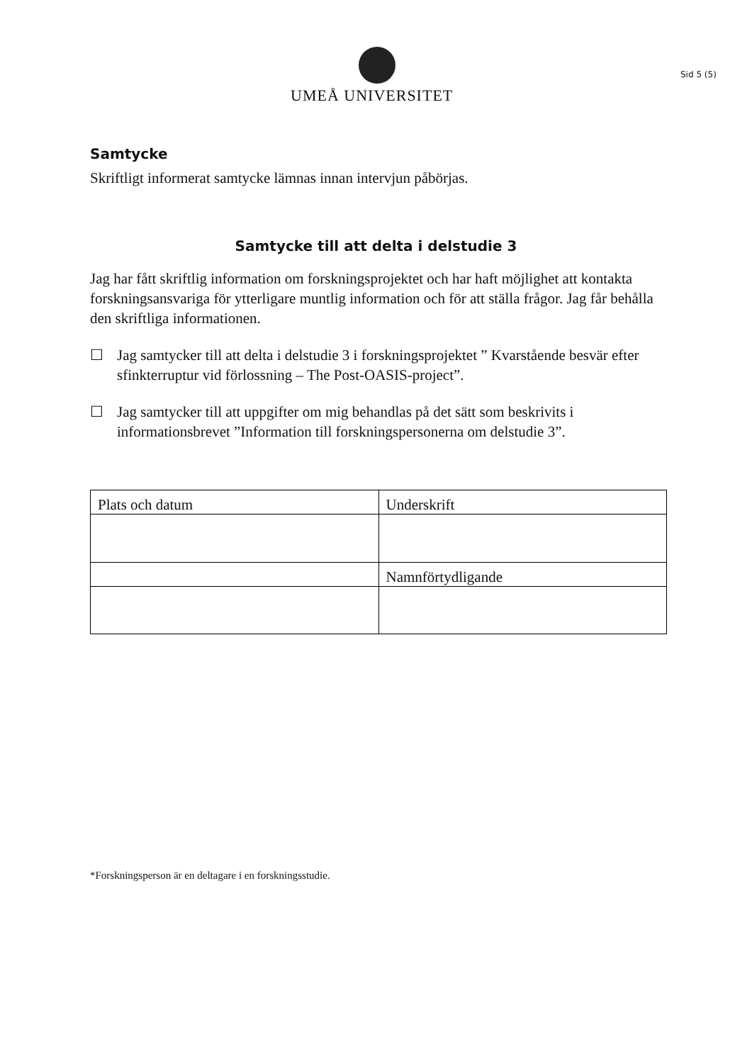UMEÅ UNIVERSITET
Sid 5 (5)
Samtycke
Skriftligt informerat samtycke lämnas innan intervjun påbörjas.
Samtycke till att delta i delstudie 3
Jag har fått skriftlig information om forskningsprojektet och har haft möjlighet att kontakta forskningsansvariga för ytterligare muntlig information och för att ställa frågor. Jag får behålla den skriftliga informationen.
☐ Jag samtycker till att delta i delstudie 3 i forskningsprojektet ” Kvarstående besvär efter sfinkterruptur vid förlossning – The Post-OASIS-project”.
☐ Jag samtycker till att uppgifter om mig behandlas på det sätt som beskrivits i informationsbrevet ”Information till forskningspersonerna om delstudie 3”.
| Plats och datum | Underskrift |
| | Namnförtydligande |
*Forskningsperson är en deltagare i en forskningsstudie.